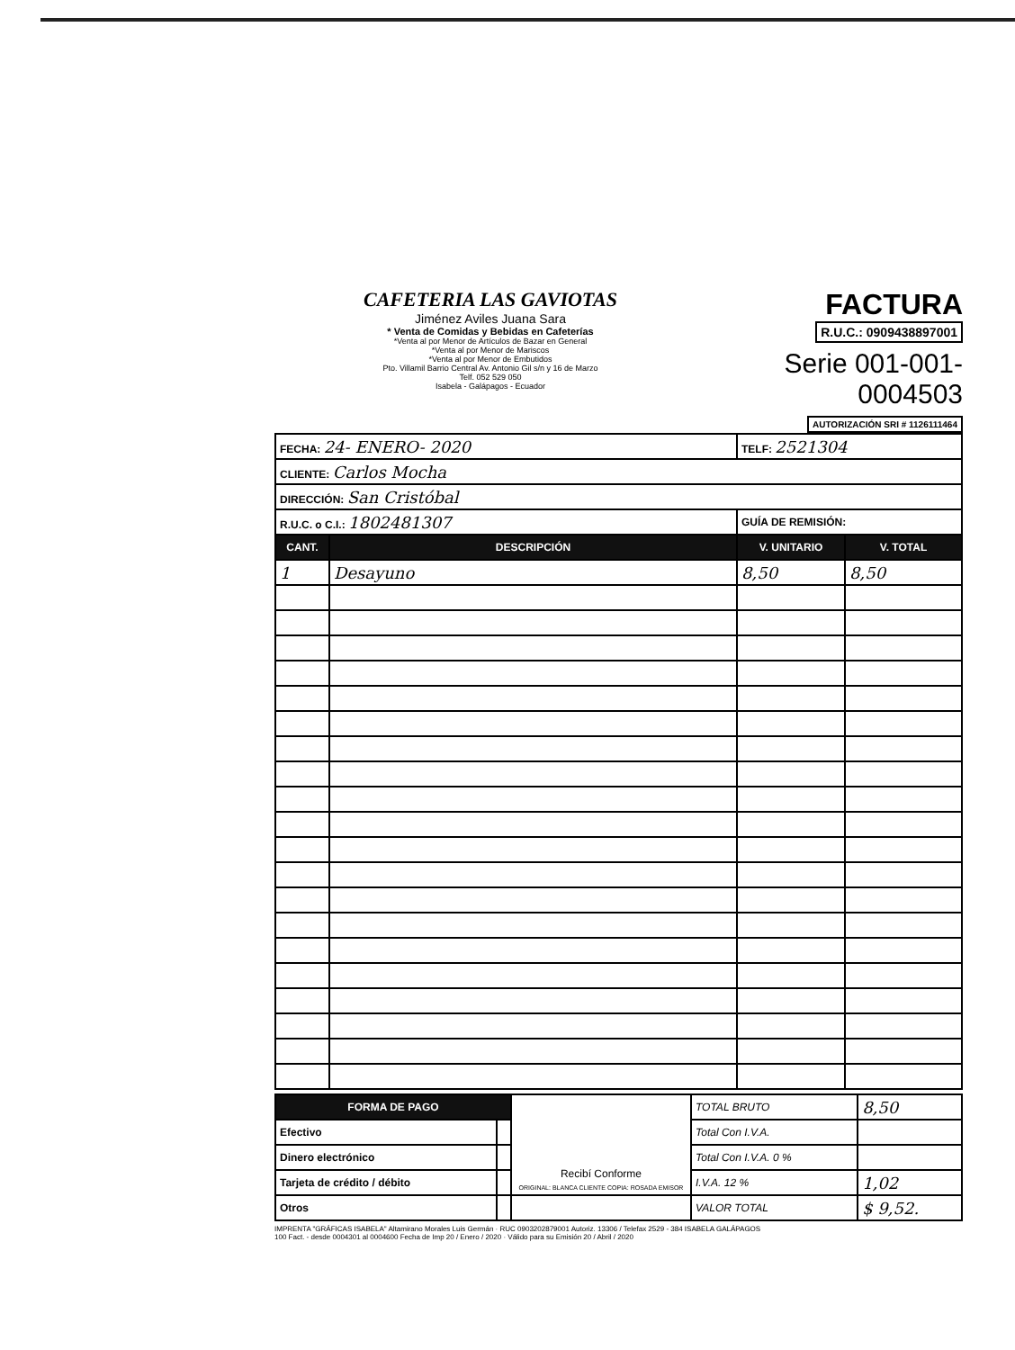CAFETERIA LAS GAVIOTAS
Jiménez Aviles Juana Sara
* Venta de Comidas y Bebidas en Cafeterías
*Venta al por Menor de Artículos de Bazar en General
*Venta al por Menor de Mariscos
*Venta al por Menor de Embutidos
Pto. Villamil Barrio Central Av. Antonio Gil s/n y 16 de Marzo
Telf. 052 529 050
Isabela - Galápagos - Ecuador
FACTURA
R.U.C.: 0909438897001
Serie 001-001- 0004503
AUTORIZACIÓN SRI # 1126111464
| FECHA: 24- ENERO- 2020 | | TELF: 2521304 | |
| CLIENTE: Carlos Mocha | | | |
| DIRECCIÓN: San Cristóbal | | | |
| R.U.C. o C.I.: 1802481307 | | GUÍA DE REMISIÓN: | |
| CANT. | DESCRIPCIÓN | V. UNITARIO | V. TOTAL |
| 1 | Desayuno | 8,50 | 8,50 |
| FORMA DE PAGO | | Recibí Conforme ORIGINAL: BLANCA CLIENTE COPIA: ROSADA EMISOR | TOTAL BRUTO | 8,50 |
| Efectivo | | | Total Con I.V.A. | |
| Dinero electrónico | | | Total Con I.V.A. 0 % | |
| Tarjeta de crédito / débito | | | I.V.A. 12 % | 1,02 |
| Otros | | | VALOR TOTAL | $ 9,52. |
IMPRENTA "GRÁFICAS ISABELA" Altamirano Morales Luis Germán · RUC 0903202879001 Autoriz. 13306 / Telefax 2529 - 384 ISABELA GALÁPAGOS
100 Fact. - desde 0004301 al 0004600 Fecha de Imp 20 / Enero / 2020 · Válido para su Emisión 20 / Abril / 2020